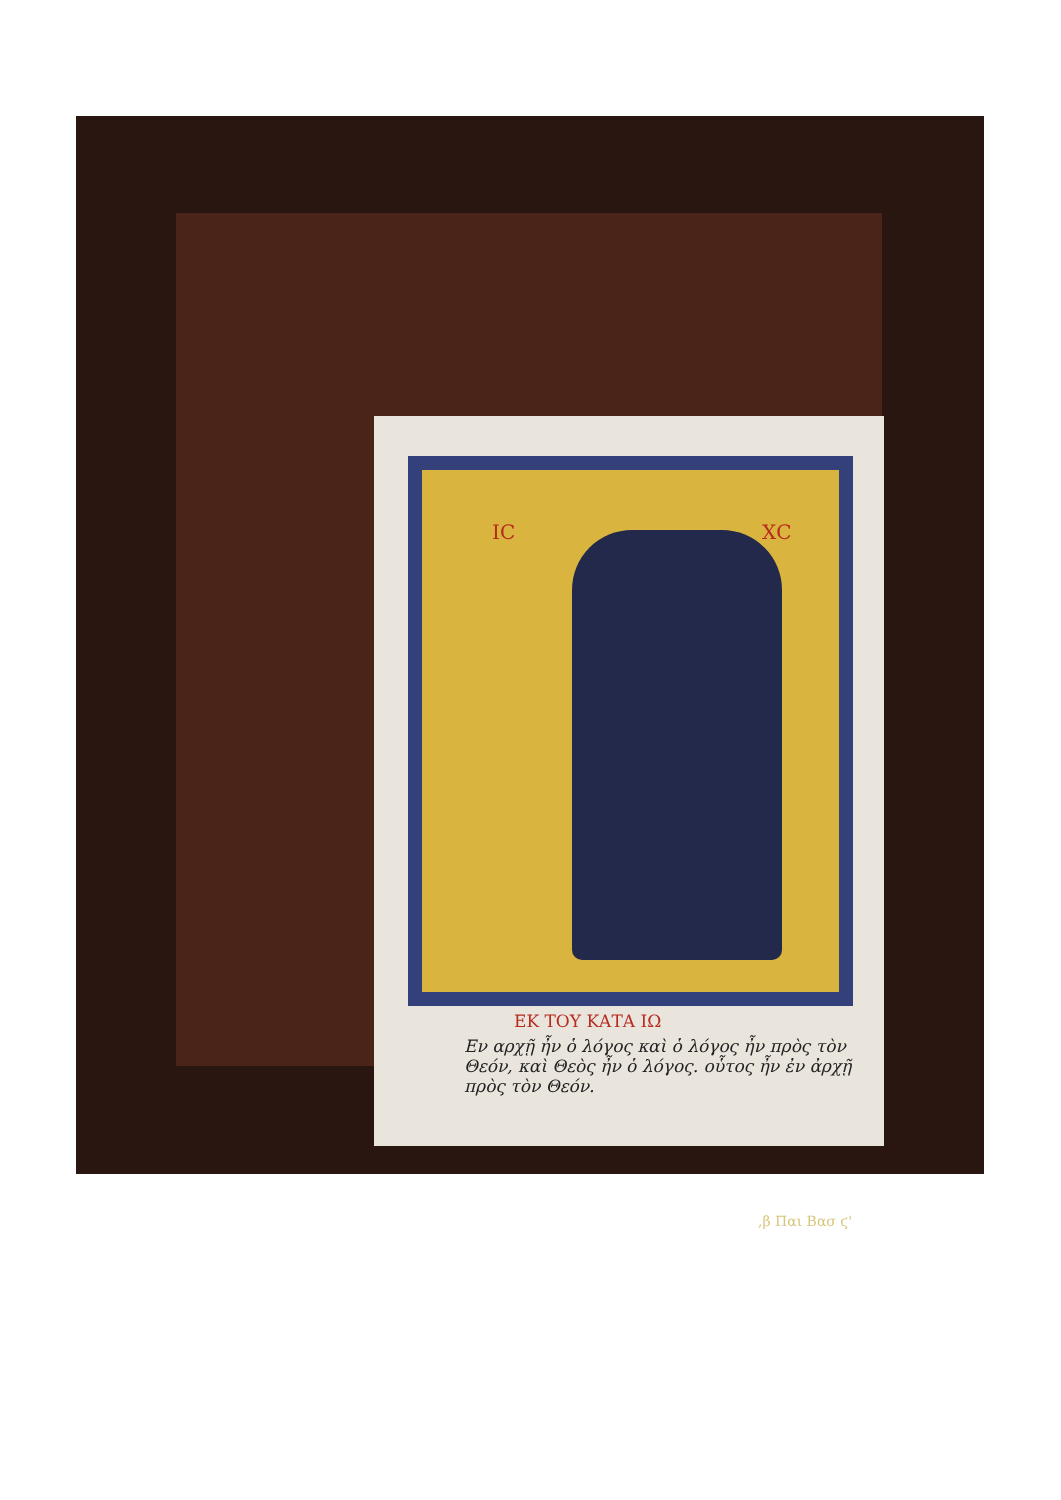ΙϹ ΧϹ
ΕΚ ΤΟΥ ΚΑΤΑ ΙΩ
Εν αρχῇ ἦν ὁ λόγος καὶ ὁ λόγος ἦν πρὸς τὸν Θεόν, καὶ Θεὸς ἦν ὁ λόγος. οὗτος ἦν ἐν ἀρχῇ πρὸς τὸν Θεόν.
,β Παι Βασ ϛ'